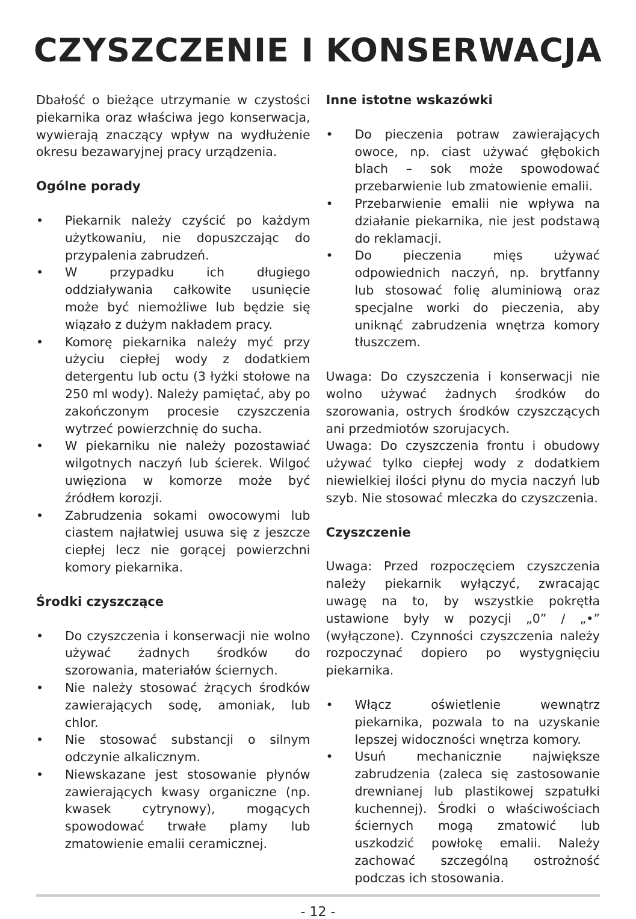CZYSZCZENIE I KONSERWACJA
Dbałość o bieżące utrzymanie w czystości piekarnika oraz właściwa jego konserwacja, wywierają znaczący wpływ na wydłużenie okresu bezawaryjnej pracy urządzenia.
Ogólne porady
• Piekarnik należy czyścić po każdym użytkowaniu, nie dopuszczając do przypalenia zabrudzeń.
• W przypadku ich długiego oddziaływania całkowite usunięcie może być niemożliwe lub będzie się wiązało z dużym nakładem pracy.
• Komorę piekarnika należy myć przy użyciu ciepłej wody z dodatkiem detergentu lub octu (3 łyżki stołowe na 250 ml wody). Należy pamiętać, aby po zakończonym procesie czyszczenia wytrzeć powierzchnię do sucha.
• W piekarniku nie należy pozostawiać wilgotnych naczyń lub ścierek. Wilgoć uwięziona w komorze może być źródłem korozji.
• Zabrudzenia sokami owocowymi lub ciastem najłatwiej usuwa się z jeszcze ciepłej lecz nie gorącej powierzchni komory piekarnika.
Środki czyszczące
• Do czyszczenia i konserwacji nie wolno używać żadnych środków do szorowania, materiałów ściernych.
• Nie należy stosować żrących środków zawierających sodę, amoniak, lub chlor.
• Nie stosować substancji o silnym odczynie alkalicznym.
• Niewskazane jest stosowanie płynów zawierających kwasy organiczne (np. kwasek cytrynowy), mogących spowodować trwałe plamy lub zmatowienie emalii ceramicznej.
Inne istotne wskazówki
• Do pieczenia potraw zawierających owoce, np. ciast używać głębokich blach – sok może spowodować przebarwienie lub zmatowienie emalii.
• Przebarwienie emalii nie wpływa na działanie piekarnika, nie jest podstawą do reklamacji.
• Do pieczenia mięs używać odpowiednich naczyń, np. brytfanny lub stosować folię aluminiową oraz specjalne worki do pieczenia, aby uniknąć zabrudzenia wnętrza komory tłuszczem.
Uwaga: Do czyszczenia i konserwacji nie wolno używać żadnych środków do szorowania, ostrych środków czyszczących ani przedmiotów szorujacych.
Uwaga: Do czyszczenia frontu i obudowy używać tylko ciepłej wody z dodatkiem niewielkiej ilości płynu do mycia naczyń lub szyb. Nie stosować mleczka do czyszczenia.
Czyszczenie
Uwaga: Przed rozpoczęciem czyszczenia należy piekarnik wyłączyć, zwracając uwagę na to, by wszystkie pokrętła ustawione były w pozycji „0” / „•” (wyłączone). Czynności czyszczenia należy rozpoczynać dopiero po wystygnięciu piekarnika.
• Włącz oświetlenie wewnątrz piekarnika, pozwala to na uzyskanie lepszej widoczności wnętrza komory.
• Usuń mechanicznie największe zabrudzenia (zaleca się zastosowanie drewnianej lub plastikowej szpatułki kuchennej). Środki o właściwościach ściernych mogą zmatowić lub uszkodzić powłokę emalii. Należy zachować szczególną ostrożność podczas ich stosowania.
- 12 -